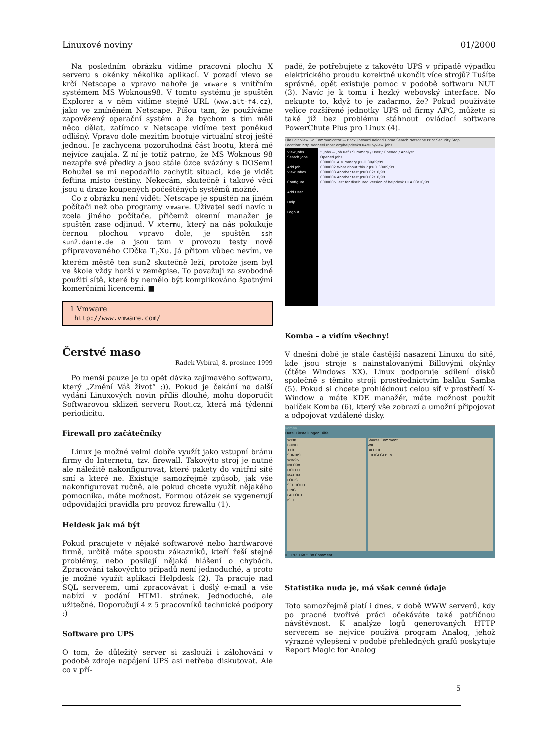Linuxové noviny 01/2000
Na posledním obrázku vidíme pracovní plochu X serveru s okénky několika aplikací. V pozadí vlevo se krčí Netscape a vpravo nahoře je vmware s vnitřním systémem MS Woknous98. V tomto systému je spuštěn Explorer a v něm vidíme stejné URL (www.alt-f4.cz), jako ve zmíněném Netscape. Píšou tam, že používáme zapovězený operační systém a že bychom s tím měli něco dělat, zatímco v Netscape vidíme text poněkud odlišný. Vpravo dole mezitím bootuje virtuální stroj ještě jednou. Je zachycena pozoruhodná část bootu, která mě nejvíce zaujala. Z ní je totiž patrno, že MS Woknous 98 nezapře své předky a jsou stále úzce svázány s DOSem! Bohužel se mi nepodařilo zachytit situaci, kde je vidět feftina místo češtiny. Nekecám, skutečně i takové věci jsou u draze koupených počeštěných systémů možné.
Co z obrázku není vidět: Netscape je spuštěn na jiném počítači než oba programy vmware. Uživatel sedí navíc u zcela jiného počítače, přičemž okenní manažer je spuštěn zase odjinud. V xtermu, který na nás pokukuje černou plochou vpravo dole, je spuštěn ssh sun2.dante.de a jsou tam v provozu testy nově připravovaného CDčka T<sub>E</sub>Xu. Já přitom vůbec nevím, ve kterém městě ten sun2 skutečně leží, protože jsem byl ve škole vždy horší v zeměpise. To považuji za svobodné použití sítě, které by nemělo být komplikováno špatnými komerčními licencemi. ■
1 Vmware
http://www.vmware.com/
Čerstvé maso
Radek Vybíral, 8. prosince 1999
Po menší pauze je tu opět dávka zajímavého softwaru, který „Změní Váš život“ :)). Pokud je čekání na další vydání Linuxových novin příliš dlouhé, mohu doporučit Softwarovou sklizeň serveru Root.cz, která má týdenní periodicitu.
Firewall pro začátečníky
Linux je možné velmi dobře využít jako vstupní bránu firmy do Internetu, tzv. firewall. Takovýto stroj je nutné ale náležitě nakonfigurovat, které pakety do vnitřní sítě smí a které ne. Existuje samozřejmě způsob, jak vše nakonfigurovat ručně, ale pokud chcete využít nějakého pomocníka, máte možnost. Formou otázek se vygenerují odpovídající pravidla pro provoz firewallu (1).
Heldesk jak má být
Pokud pracujete v nějaké softwarové nebo hardwarové firmě, určitě máte spoustu zákazníků, kteří řeší stejné problémy, nebo posílají nějaká hlášení o chybách. Zpracování takovýchto případů není jednoduché, a proto je možné využít aplikaci Helpdesk (2). Ta pracuje nad SQL serverem, umí zpracovávat i došlý e-mail a vše nabízí v podání HTML stránek. Jednoduché, ale užitečné. Doporučují 4 z 5 pracovníků technické podpory :)
Software pro UPS
O tom, že důležitý server si zaslouží i zálohování v podobě zdroje napájení UPS asi netřeba diskutovat. Ale co v pří-
padě, že potřebujete z takovéto UPS v případě výpadku elektrického proudu korektně ukončit více strojů? Tušíte správně, opět existuje pomoc v podobě softwaru NUT (3). Navíc je k tomu i hezký webovský interface. No nekupte to, když to je zadarmo, že? Pokud používáte velice rozšířené jednotky UPS od firmy APC, můžete si také již bez problému stáhnout ovládací software PowerChute Plus pro Linux (4).
File Edit View Go Communicator — Back Forward Reload Home Search Netscape Print Security Stop
Location: http://daneel.robst.org/helpdesk/FRAMES/view_jobs
View Jobs
Search Jobs
Add Job
View Inbox
Configure
Add User
Help
Logout
5 Jobs — Job Ref / Summary / User / Opened / Analyst
Opened Jobs
0000001 A summary JPRO 30/09/99
0000002 What about this ? JPRO 30/09/99
0000003 Another test JPRO 02/10/99
0000004 Another test JPRO 02/10/99
0000005 Test for disributed version of helpdesk DEA 03/10/99
Komba – a vidím všechny!
V dnešní době je stále častější nasazení Linuxu do sítě, kde jsou stroje s nainstalovanými Billovými okýnky (čtěte Windows XX). Linux podporuje sdílení disků společně s těmito stroji prostřednictvím balíku Samba (5). Pokud si chcete prohlédnout celou síť v prostředí X-Window a máte KDE manažér, máte možnost použít balíček Komba (6), který vše zobrazí a umožní připojovat a odpojovat vzdálené disky.
komba
Datei Einstellungen Hilfe
WI98
BUND
110
SUNRISE
WIN95
INFO98
HOELLI
MATRIX
LOUIS
SCHROTTI
PING
FALLOUT
ISEL
Shares Comment
WIE
BILDER
FREIGEGEBEN
IP: 192.168.5.88 Comment:
Statistika nuda je, má však cenné údaje
Toto samozřejmě platí i dnes, v době WWW serverů, kdy po pracné tvořivé práci očekáváte také patřičnou návštěvnost. K analýze logů generovaných HTTP serverem se nejvíce používá program Analog, jehož výrazné vylepšení v podobě přehledných grafů poskytuje Report Magic for Analog
5